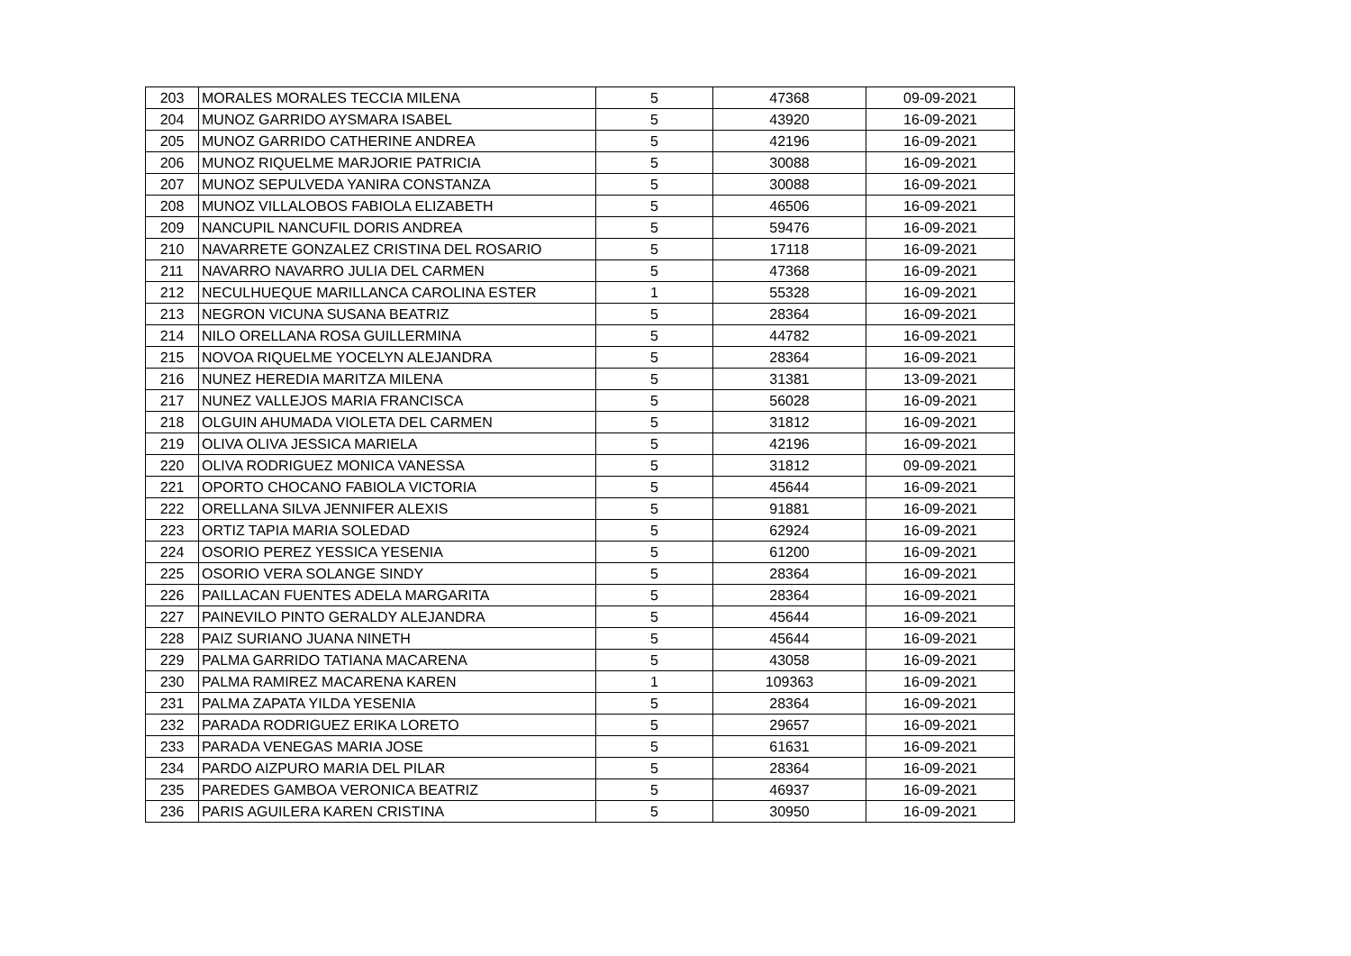| 203 | MORALES MORALES TECCIA MILENA | 5 | 47368 | 09-09-2021 |
| 204 | MUNOZ GARRIDO AYSMARA ISABEL | 5 | 43920 | 16-09-2021 |
| 205 | MUNOZ GARRIDO CATHERINE ANDREA | 5 | 42196 | 16-09-2021 |
| 206 | MUNOZ RIQUELME MARJORIE PATRICIA | 5 | 30088 | 16-09-2021 |
| 207 | MUNOZ SEPULVEDA YANIRA CONSTANZA | 5 | 30088 | 16-09-2021 |
| 208 | MUNOZ VILLALOBOS FABIOLA ELIZABETH | 5 | 46506 | 16-09-2021 |
| 209 | NANCUPIL NANCUFIL DORIS ANDREA | 5 | 59476 | 16-09-2021 |
| 210 | NAVARRETE GONZALEZ CRISTINA DEL ROSARIO | 5 | 17118 | 16-09-2021 |
| 211 | NAVARRO NAVARRO JULIA DEL CARMEN | 5 | 47368 | 16-09-2021 |
| 212 | NECULHUEQUE MARILLANCA CAROLINA ESTER | 1 | 55328 | 16-09-2021 |
| 213 | NEGRON VICUNA SUSANA BEATRIZ | 5 | 28364 | 16-09-2021 |
| 214 | NILO ORELLANA ROSA GUILLERMINA | 5 | 44782 | 16-09-2021 |
| 215 | NOVOA RIQUELME YOCELYN ALEJANDRA | 5 | 28364 | 16-09-2021 |
| 216 | NUNEZ HEREDIA MARITZA MILENA | 5 | 31381 | 13-09-2021 |
| 217 | NUNEZ VALLEJOS MARIA FRANCISCA | 5 | 56028 | 16-09-2021 |
| 218 | OLGUIN AHUMADA VIOLETA DEL CARMEN | 5 | 31812 | 16-09-2021 |
| 219 | OLIVA OLIVA JESSICA MARIELA | 5 | 42196 | 16-09-2021 |
| 220 | OLIVA RODRIGUEZ MONICA VANESSA | 5 | 31812 | 09-09-2021 |
| 221 | OPORTO CHOCANO FABIOLA VICTORIA | 5 | 45644 | 16-09-2021 |
| 222 | ORELLANA SILVA JENNIFER ALEXIS | 5 | 91881 | 16-09-2021 |
| 223 | ORTIZ TAPIA MARIA SOLEDAD | 5 | 62924 | 16-09-2021 |
| 224 | OSORIO PEREZ YESSICA YESENIA | 5 | 61200 | 16-09-2021 |
| 225 | OSORIO VERA SOLANGE SINDY | 5 | 28364 | 16-09-2021 |
| 226 | PAILLACAN FUENTES ADELA MARGARITA | 5 | 28364 | 16-09-2021 |
| 227 | PAINEVILO PINTO GERALDY ALEJANDRA | 5 | 45644 | 16-09-2021 |
| 228 | PAIZ SURIANO JUANA NINETH | 5 | 45644 | 16-09-2021 |
| 229 | PALMA GARRIDO TATIANA MACARENA | 5 | 43058 | 16-09-2021 |
| 230 | PALMA RAMIREZ MACARENA KAREN | 1 | 109363 | 16-09-2021 |
| 231 | PALMA ZAPATA YILDA YESENIA | 5 | 28364 | 16-09-2021 |
| 232 | PARADA RODRIGUEZ ERIKA LORETO | 5 | 29657 | 16-09-2021 |
| 233 | PARADA VENEGAS MARIA JOSE | 5 | 61631 | 16-09-2021 |
| 234 | PARDO AIZPURO MARIA DEL PILAR | 5 | 28364 | 16-09-2021 |
| 235 | PAREDES GAMBOA VERONICA BEATRIZ | 5 | 46937 | 16-09-2021 |
| 236 | PARIS AGUILERA KAREN CRISTINA | 5 | 30950 | 16-09-2021 |